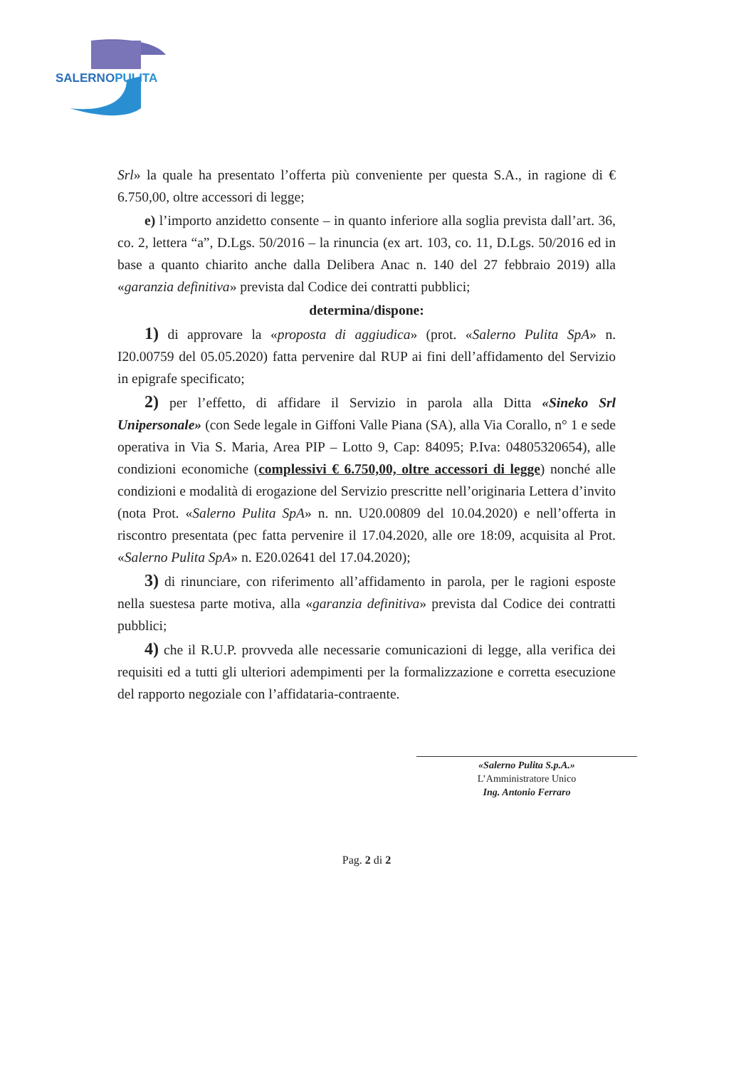SALERNOPULITA
Srl» la quale ha presentato l’offerta più conveniente per questa S.A., in ragione di € 6.750,00, oltre accessori di legge;
e) l’importo anzidetto consente – in quanto inferiore alla soglia prevista dall’art. 36, co. 2, lettera “a”, D.Lgs. 50/2016 – la rinuncia (ex art. 103, co. 11, D.Lgs. 50/2016 ed in base a quanto chiarito anche dalla Delibera Anac n. 140 del 27 febbraio 2019) alla «garanzia definitiva» prevista dal Codice dei contratti pubblici;
determina/dispone:
1) di approvare la «proposta di aggiudica» (prot. «Salerno Pulita SpA» n. I20.00759 del 05.05.2020) fatta pervenire dal RUP ai fini dell’affidamento del Servizio in epigrafe specificato;
2) per l’effetto, di affidare il Servizio in parola alla Ditta «Sineko Srl Unipersonale» (con Sede legale in Giffoni Valle Piana (SA), alla Via Corallo, n° 1 e sede operativa in Via S. Maria, Area PIP – Lotto 9, Cap: 84095; P.Iva: 04805320654), alle condizioni economiche (complessivi € 6.750,00, oltre accessori di legge) nonché alle condizioni e modalità di erogazione del Servizio prescritte nell’originaria Lettera d’invito (nota Prot. «Salerno Pulita SpA» n. nn. U20.00809 del 10.04.2020) e nell’offerta in riscontro presentata (pec fatta pervenire il 17.04.2020, alle ore 18:09, acquisita al Prot. «Salerno Pulita SpA» n. E20.02641 del 17.04.2020);
3) di rinunciare, con riferimento all’affidamento in parola, per le ragioni esposte nella suestesa parte motiva, alla «garanzia definitiva» prevista dal Codice dei contratti pubblici;
4) che il R.U.P. provveda alle necessarie comunicazioni di legge, alla verifica dei requisiti ed a tutti gli ulteriori adempimenti per la formalizzazione e corretta esecuzione del rapporto negoziale con l’affidataria-contraente.
«Salerno Pulita S.p.A.»
L’Amministratore Unico
Ing. Antonio Ferraro
Pag. 2 di 2